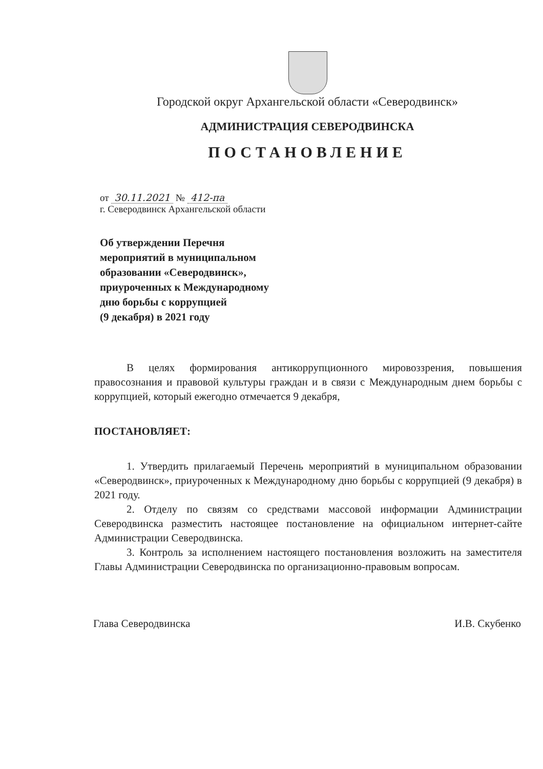Городской округ Архангельской области «Северодвинск»
АДМИНИСТРАЦИЯ СЕВЕРОДВИНСКА
ПОСТАНОВЛЕНИЕ
от 30.11.2021 № 412-па
г. Северодвинск Архангельской области
Об утверждении Перечня
мероприятий в муниципальном
образовании «Северодвинск»,
приуроченных к Международному
дню борьбы с коррупцией
(9 декабря) в 2021 году
В целях формирования антикоррупционного мировоззрения, повышения правосознания и правовой культуры граждан и в связи с Международным днем борьбы с коррупцией, который ежегодно отмечается 9 декабря,
ПОСТАНОВЛЯЕТ:
1. Утвердить прилагаемый Перечень мероприятий в муниципальном образовании «Северодвинск», приуроченных к Международному дню борьбы с коррупцией (9 декабря) в 2021 году.
2. Отделу по связям со средствами массовой информации Администрации Северодвинска разместить настоящее постановление на официальном интернет-сайте Администрации Северодвинска.
3. Контроль за исполнением настоящего постановления возложить на заместителя Главы Администрации Северодвинска по организационно-правовым вопросам.
Глава Северодвинска И.В. Скубенко